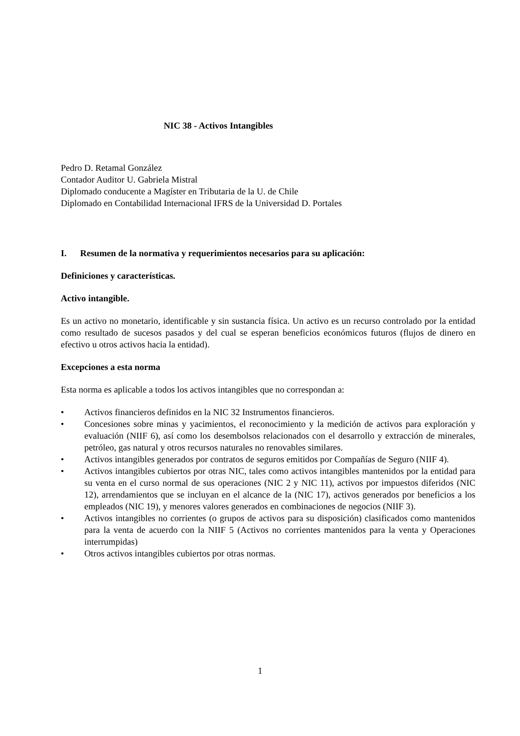NIC 38 - Activos Intangibles
Pedro D. Retamal González
Contador Auditor U. Gabriela Mistral
Diplomado conducente a Magíster en Tributaria de la U. de Chile
Diplomado en Contabilidad Internacional IFRS de la Universidad D. Portales
I. Resumen de la normativa y requerimientos necesarios para su aplicación:
Definiciones y características.
Activo intangible.
Es un activo no monetario, identificable y sin sustancia física. Un activo es un recurso controlado por la entidad como resultado de sucesos pasados y del cual se esperan beneficios económicos futuros (flujos de dinero en efectivo u otros activos hacia la entidad).
Excepciones a esta norma
Esta norma es aplicable a todos los activos intangibles que no correspondan a:
• Activos financieros definidos en la NIC 32 Instrumentos financieros.
• Concesiones sobre minas y yacimientos, el reconocimiento y la medición de activos para exploración y evaluación (NIIF 6), así como los desembolsos relacionados con el desarrollo y extracción de minerales, petróleo, gas natural y otros recursos naturales no renovables similares.
• Activos intangibles generados por contratos de seguros emitidos por Compañías de Seguro (NIIF 4).
• Activos intangibles cubiertos por otras NIC, tales como activos intangibles mantenidos por la entidad para su venta en el curso normal de sus operaciones (NIC 2 y NIC 11), activos por impuestos diferidos (NIC 12), arrendamientos que se incluyan en el alcance de la (NIC 17), activos generados por beneficios a los empleados (NIC 19), y menores valores generados en combinaciones de negocios (NIIF 3).
• Activos intangibles no corrientes (o grupos de activos para su disposición) clasificados como mantenidos para la venta de acuerdo con la NIIF 5 (Activos no corrientes mantenidos para la venta y Operaciones interrumpidas)
• Otros activos intangibles cubiertos por otras normas.
1